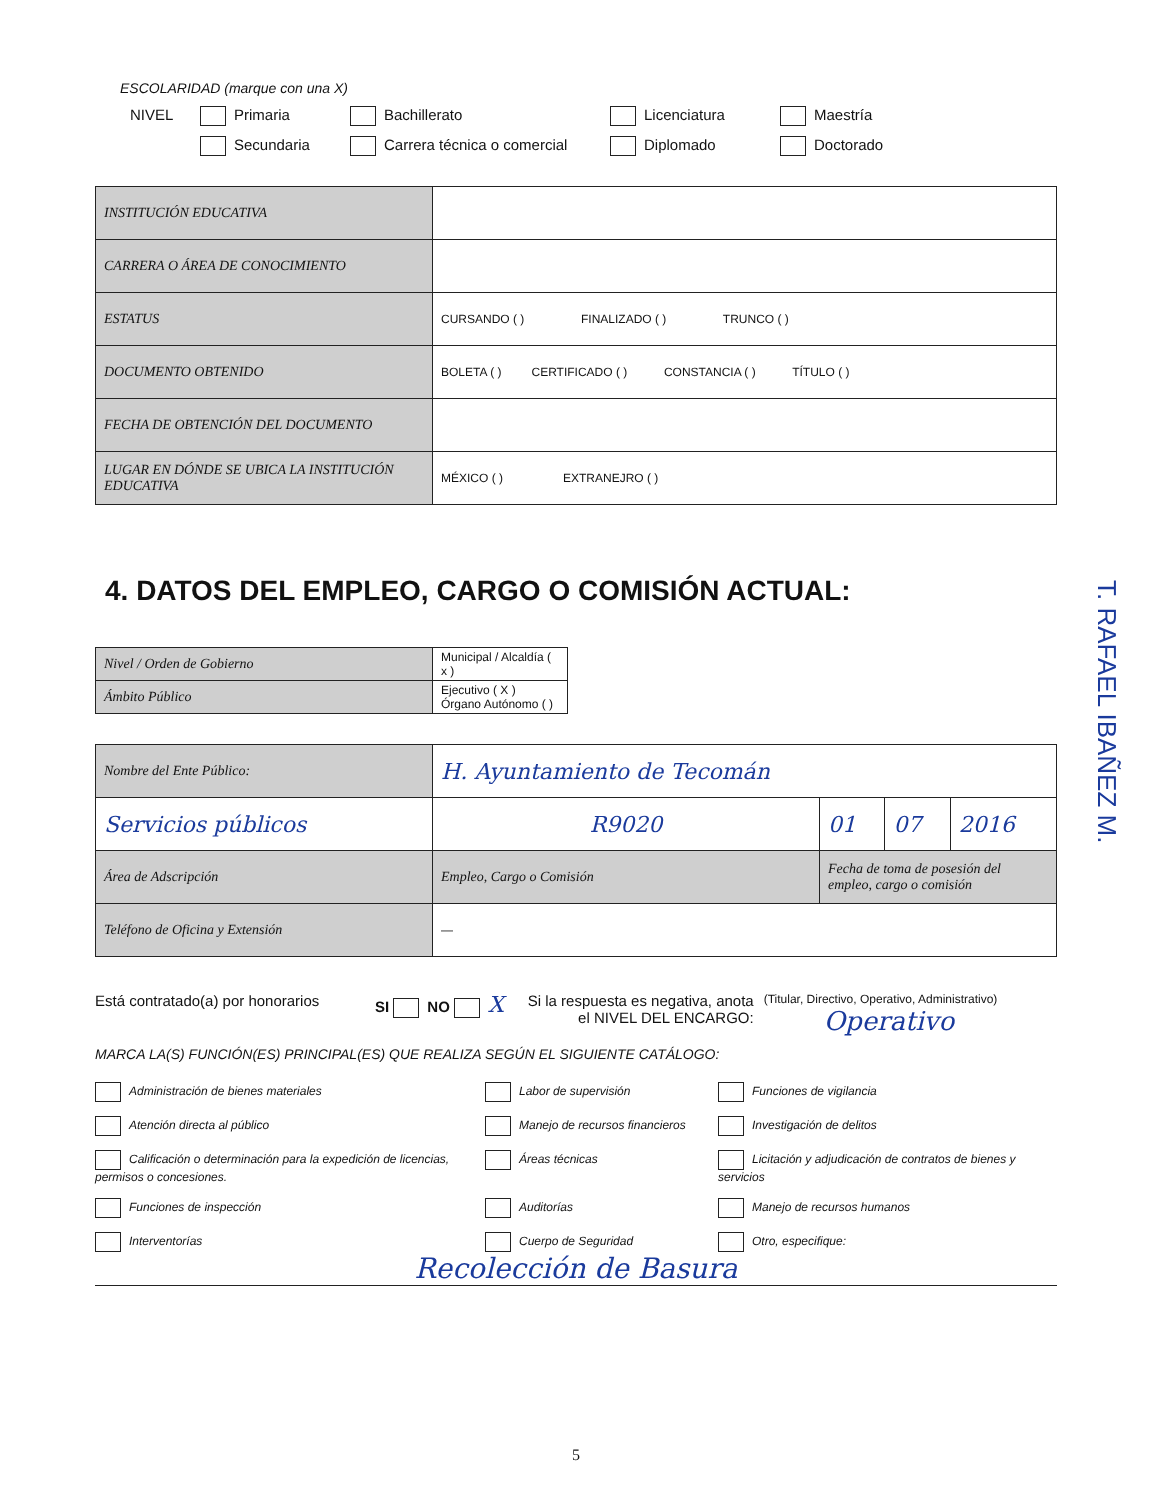ESCOLARIDAD (marque con una X)
NIVEL Primaria Bachillerato Licenciatura Maestría
Secundaria Carrera técnica o comercial Diplomado Doctorado
| INSTITUCIÓN EDUCATIVA | |
| CARRERA O ÁREA DE CONOCIMIENTO | |
| ESTATUS | CURSANDO ( ) FINALIZADO ( ) TRUNCO ( ) |
| DOCUMENTO OBTENIDO | BOLETA ( ) CERTIFICADO ( ) CONSTANCIA ( ) TÍTULO ( ) |
| FECHA DE OBTENCIÓN DEL DOCUMENTO | |
| LUGAR EN DÓNDE SE UBICA LA INSTITUCIÓN EDUCATIVA | MÉXICO ( ) EXTRANEJRO ( ) |
4. DATOS DEL EMPLEO, CARGO O COMISIÓN ACTUAL:
| Nivel / Orden de Gobierno | Municipal / Alcaldía ( x ) |
| Ámbito Público | Ejecutivo ( X ) Órgano Autónomo ( ) |
| Nombre del Ente Público: | H. Ayuntamiento de Tecomán | | | |
| Servicios públicos | R9020 | 01 | 07 | 2016 |
| Área de Adscripción | Empleo, Cargo o Comisión | Fecha de toma de posesión del empleo, cargo o comisión | | |
| Teléfono de Oficina y Extensión | — | | | |
Está contratado(a) por honorarios SI NO X Si la respuesta es negativa, anota el NIVEL DEL ENCARGO: (Titular, Directivo, Operativo, Administrativo)
Operativo
MARCA LA(S) FUNCIÓN(ES) PRINCIPAL(ES) QUE REALIZA SEGÚN EL SIGUIENTE CATÁLOGO:
Administración de bienes materiales
Labor de supervisión
Funciones de vigilancia
Atención directa al público
Manejo de recursos financieros
Investigación de delitos
Calificación o determinación para la expedición de licencias, permisos o concesiones.
Áreas técnicas
Licitación y adjudicación de contratos de bienes y servicios
Funciones de inspección
Auditorías
Manejo de recursos humanos
Interventorías
Cuerpo de Seguridad
Otro, especifique:
Recolección de Basura
5
T. RAFAEL IBAÑEZ M.